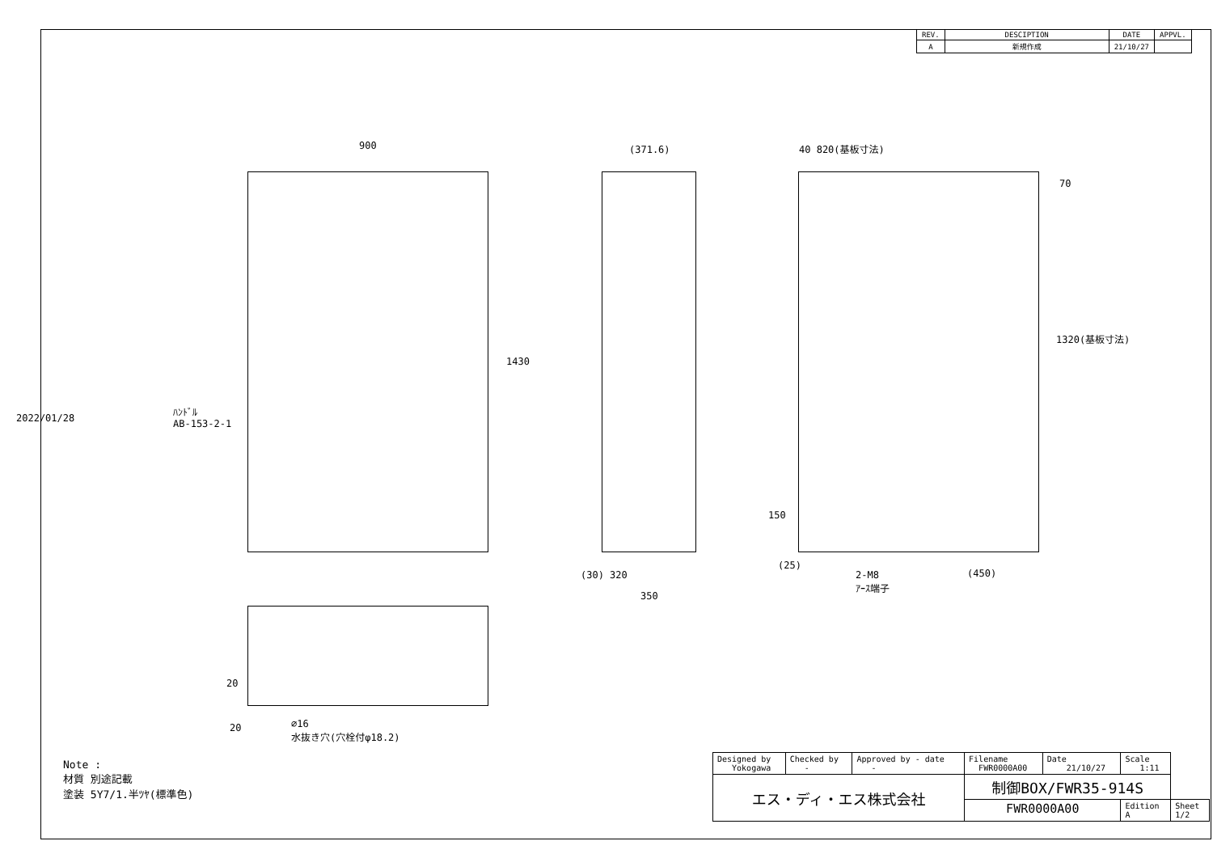| REV. | DESCIPTION | DATE | APPVL. |
| --- | --- | --- | --- |
| A | 新規作成 | 21/10/27 | |
900 (371.6) 40 820(基板寸法)
1430
70
1320(基板寸法)
ﾊﾝﾄﾞﾙ
AB-153-2-1
(30) 320
350
150
(25)
2-M8
ｱｰｽ端子
(450)
20
20
∅16
水抜き穴(穴栓付φ18.2)
2022/01/28
Note :
材質 別途記載
塗装 5Y7/1.半ﾂﾔ(標準色)
| Designed by Yokogawa | Checked by - | Approved by - date - | Filename FWR0000A00 | Date 21/10/27 | Scale 1:11 | |
| エス・ディ・エス株式会社 | | | 制御BOX/FWR35-914S | | | |
| | | | FWR0000A00 | | Edition A | Sheet 1/2 |